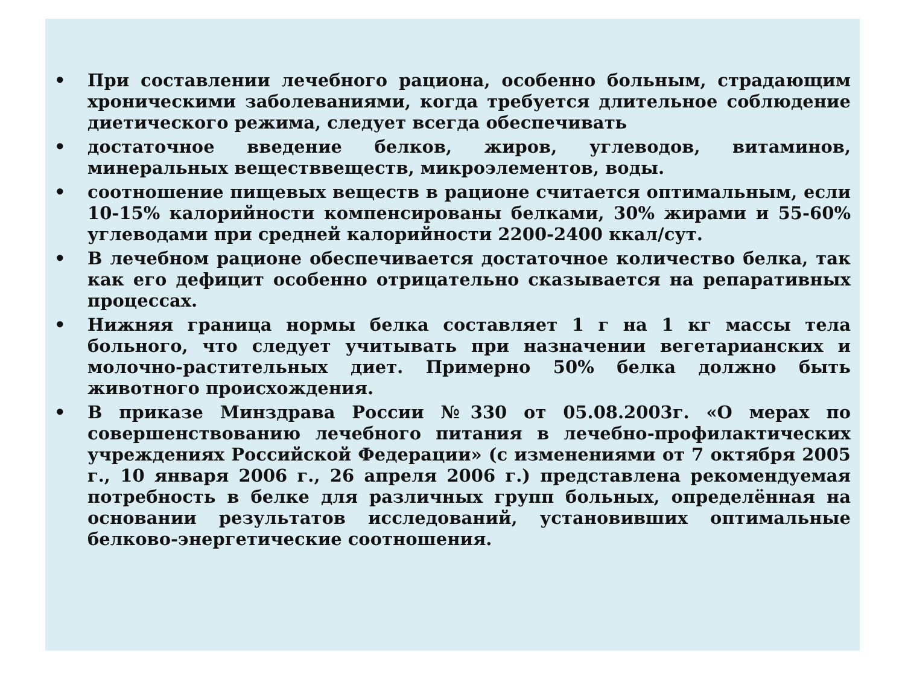• При составлении лечебного рациона, особенно больным, страдающим хроническими заболеваниями, когда требуется длительное соблюдение диетического режима, следует всегда обеспечивать
• достаточное введение белков, жиров, углеводов, витаминов, минеральных веществвеществ, микроэлементов, воды.
• соотношение пищевых веществ в рационе считается оптимальным, если 10-15% калорийности компенсированы белками, 30% жирами и 55-60% углеводами при средней калорийности 2200-2400 ккал/сут.
• В лечебном рационе обеспечивается достаточное количество белка, так как его дефицит особенно отрицательно сказывается на репаративных процессах.
• Нижняя граница нормы белка составляет 1 г на 1 кг массы тела больного, что следует учитывать при назначении вегетарианских и молочно-растительных диет. Примерно 50% белка должно быть животного происхождения.
• В приказе Минздрава России №330 от 05.08.2003г. «О мерах по совершенствованию лечебного питания в лечебно-профилактических учреждениях Российской Федерации» (с изменениями от 7 октября 2005 г., 10 января 2006 г., 26 апреля 2006 г.) представлена рекомендуемая потребность в белке для различных групп больных, определённая на основании результатов исследований, установивших оптимальные белково-энергетические соотношения.